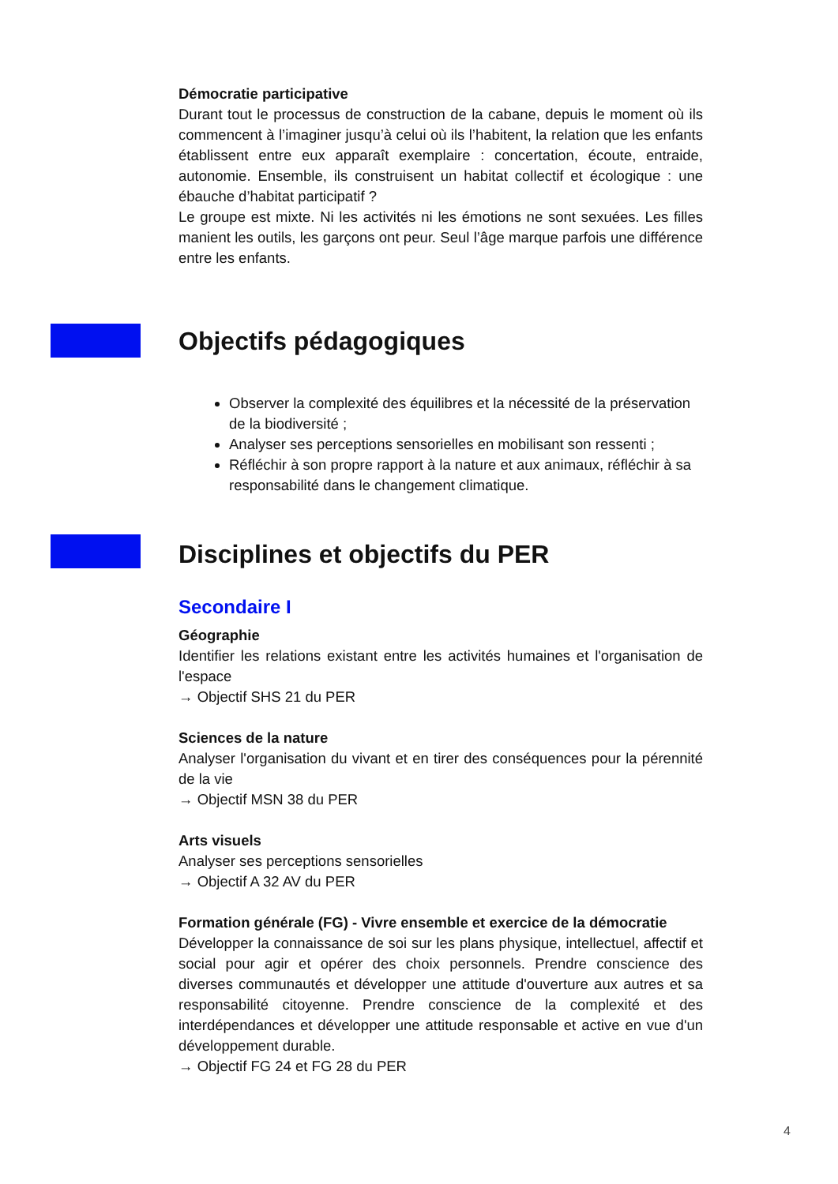Démocratie participative
Durant tout le processus de construction de la cabane, depuis le moment où ils commencent à l’imaginer jusqu’à celui où ils l’habitent, la relation que les enfants établissent entre eux apparaît exemplaire : concertation, écoute, entraide, autonomie. Ensemble, ils construisent un habitat collectif et écologique : une ébauche d’habitat participatif ?
Le groupe est mixte. Ni les activités ni les émotions ne sont sexuées. Les filles manient les outils, les garçons ont peur. Seul l’âge marque parfois une différence entre les enfants.
Objectifs pédagogiques
Observer la complexité des équilibres et la nécessité de la préservation de la biodiversité ;
Analyser ses perceptions sensorielles en mobilisant son ressenti ;
Réfléchir à son propre rapport à la nature et aux animaux, réfléchir à sa responsabilité dans le changement climatique.
Disciplines et objectifs du PER
Secondaire I
Géographie
Identifier les relations existant entre les activités humaines et l'organisation de l'espace
→ Objectif SHS 21 du PER
Sciences de la nature
Analyser l'organisation du vivant et en tirer des conséquences pour la pérennité de la vie
→ Objectif MSN 38 du PER
Arts visuels
Analyser ses perceptions sensorielles
→ Objectif A 32 AV du PER
Formation générale (FG) - Vivre ensemble et exercice de la démocratie
Développer la connaissance de soi sur les plans physique, intellectuel, affectif et social pour agir et opérer des choix personnels. Prendre conscience des diverses communautés et développer une attitude d'ouverture aux autres et sa responsabilité citoyenne. Prendre conscience de la complexité et des interdépendances et développer une attitude responsable et active en vue d'un développement durable.
→ Objectif FG 24 et FG 28 du PER
4